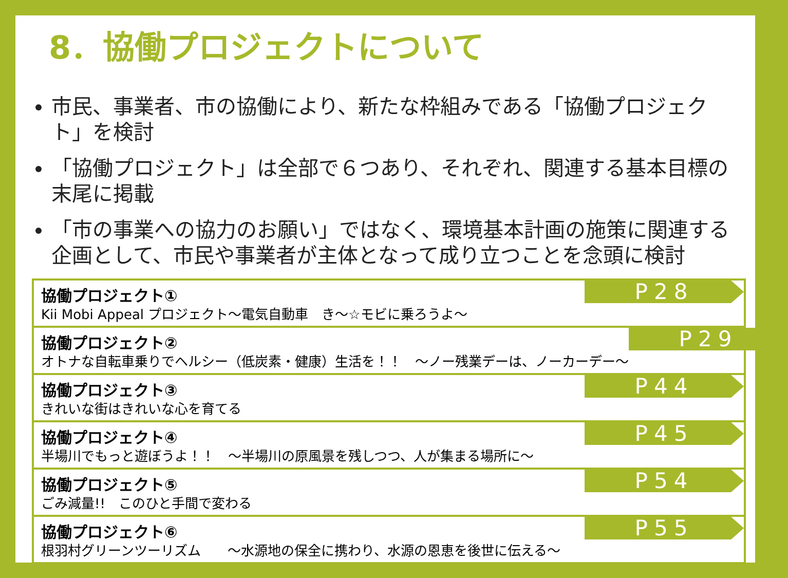8．協働プロジェクトについて
市民、事業者、市の協働により、新たな枠組みである「協働プロジェクト」を検討
「協働プロジェクト」は全部で６つあり、それぞれ、関連する基本目標の末尾に掲載
「市の事業への協力のお願い」ではなく、環境基本計画の施策に関連する企画として、市民や事業者が主体となって成り立つことを念頭に検討
協働プロジェクト①
Kii Mobi Appeal プロジェクト～電気自動車　き～☆モビに乗ろうよ～
P28
協働プロジェクト②
オトナな自転車乗りでヘルシー（低炭素・健康）生活を！！　～ノー残業デーは、ノーカーデー～
P29
協働プロジェクト③
きれいな街はきれいな心を育てる
P44
協働プロジェクト④
半場川でもっと遊ぼうよ！！　～半場川の原風景を残しつつ、人が集まる場所に～
P45
協働プロジェクト⑤
ごみ減量!!　このひと手間で変わる
P54
協働プロジェクト⑥
根羽村グリーンツーリズム　　～水源地の保全に携わり、水源の恩恵を後世に伝える～
P55